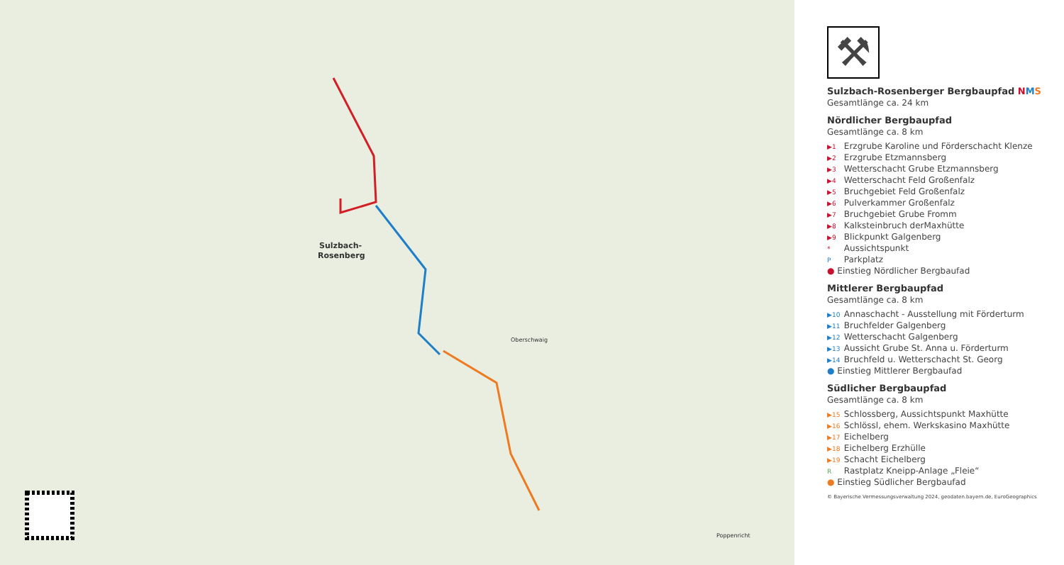Sulzbach-
Rosenberg
Oberschwaig
Poppenricht
⚒
Sulzbach-Rosenberger Bergbaupfad NMS
Gesamtlänge ca. 24 km
Nördlicher Bergbaupfad
Gesamtlänge ca. 8 km
▶1 Erzgrube Karoline und Förderschacht Klenze
▶2 Erzgrube Etzmannsberg
▶3 Wetterschacht Grube Etzmannsberg
▶4 Wetterschacht Feld Großenfalz
▶5 Bruchgebiet Feld Großenfalz
▶6 Pulverkammer Großenfalz
▶7 Bruchgebiet Grube Fromm
▶8 Kalksteinbruch derMaxhütte
▶9 Blickpunkt Galgenberg
* Aussichtspunkt
P Parkplatz
● Einstieg Nördlicher Bergbaufad
Mittlerer Bergbaupfad
Gesamtlänge ca. 8 km
▶10 Annaschacht - Ausstellung mit Förderturm
▶11 Bruchfelder Galgenberg
▶12 Wetterschacht Galgenberg
▶13 Aussicht Grube St. Anna u. Förderturm
▶14 Bruchfeld u. Wetterschacht St. Georg
● Einstieg Mittlerer Bergbaufad
Südlicher Bergbaupfad
Gesamtlänge ca. 8 km
▶15 Schlossberg, Aussichtspunkt Maxhütte
▶16 Schlössl, ehem. Werkskasino Maxhütte
▶17 Eichelberg
▶18 Eichelberg Erzhülle
▶19 Schacht Eichelberg
R Rastplatz Kneipp-Anlage „Fleie“
● Einstieg Südlicher Bergbaufad
© Bayerische Vermessungsverwaltung 2024, geodaten.bayern.de, EuroGeographics